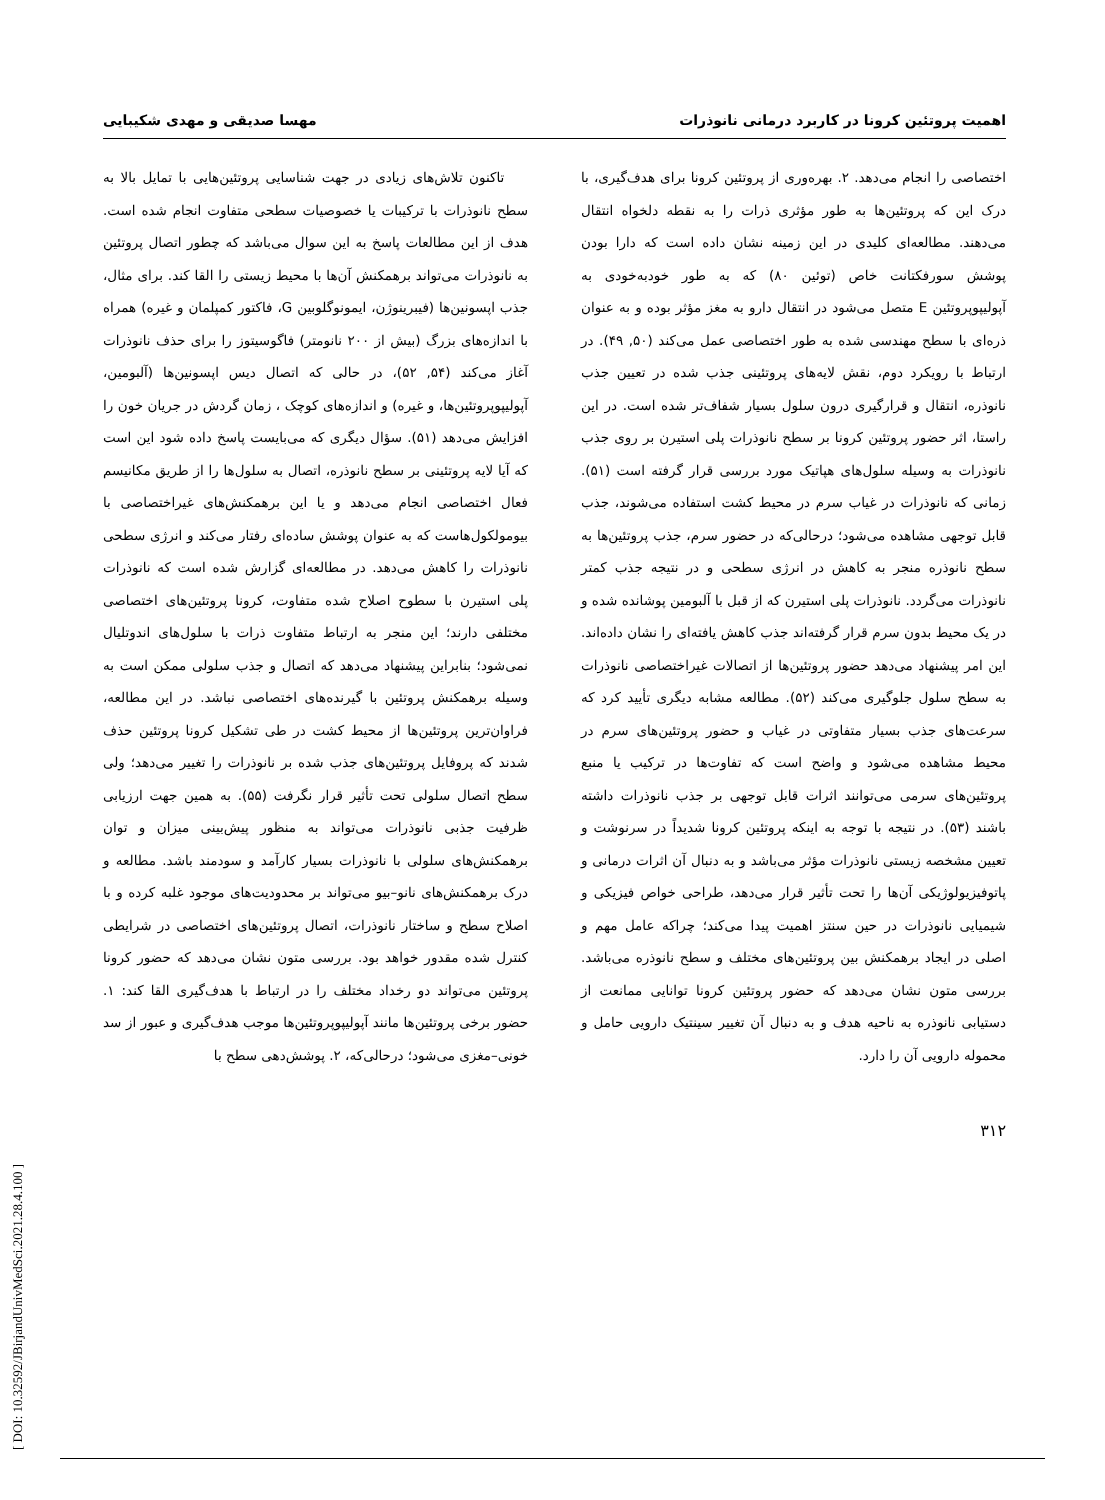اهمیت پروتئین کرونا در کاربرد درمانی نانوذرات مهسا صدیقی و مهدی شکیبایی
اختصاصی را انجام می‌دهد. ۲. بهره‌وری از پروتئین کرونا برای هدف‌گیری، با درک این که پروتئین‌ها به طور مؤثری ذرات را به نقطه دلخواه انتقال می‌دهند. مطالعه‌ای کلیدی در این زمینه نشان داده است که دارا بودن پوشش سورفکتانت خاص (توئین ۸۰) که به طور خودبه‌خودی به آپولیپوپروتئین E متصل می‌شود در انتقال دارو به مغز مؤثر بوده و به عنوان ذره‌ای با سطح مهندسی شده به طور اختصاصی عمل می‌کند (۵۰, ۴۹). در ارتباط با رویکرد دوم، نقش لایه‌های پروتئینی جذب شده در تعیین جذب نانوذره، انتقال و قرارگیری درون سلول بسیار شفاف‌تر شده است. در این راستا، اثر حضور پروتئین کرونا بر سطح نانوذرات پلی استیرن بر روی جذب نانوذرات به وسیله سلول‌های هپاتیک مورد بررسی قرار گرفته است (۵۱). زمانی که نانوذرات در غیاب سرم در محیط کشت استفاده می‌شوند، جذب قابل توجهی مشاهده می‌شود؛ درحالی‌که در حضور سرم، جذب پروتئین‌ها به سطح نانوذره منجر به کاهش در انرژی سطحی و در نتیجه جذب کمتر نانوذرات می‌گردد. نانوذرات پلی استیرن که از قبل با آلبومین پوشانده شده و در یک محیط بدون سرم قرار گرفته‌اند جذب کاهش یافته‌ای را نشان داده‌اند. این امر پیشنهاد می‌دهد حضور پروتئین‌ها از اتصالات غیراختصاصی نانوذرات به سطح سلول جلوگیری می‌کند (۵۲). مطالعه مشابه دیگری تأیید کرد که سرعت‌های جذب بسیار متفاوتی در غیاب و حضور پروتئین‌های سرم در محیط مشاهده می‌شود و واضح است که تفاوت‌ها در ترکیب یا منبع پروتئین‌های سرمی می‌توانند اثرات قابل توجهی بر جذب نانوذرات داشته باشند (۵۳). در نتیجه با توجه به اینکه پروتئین کرونا شدیداً در سرنوشت و تعیین مشخصه زیستی نانوذرات مؤثر می‌باشد و به دنبال آن اثرات درمانی و پاتوفیزیولوژیکی آن‌ها را تحت تأثیر قرار می‌دهد، طراحی خواص فیزیکی و شیمیایی نانوذرات در حین سنتز اهمیت پیدا می‌کند؛ چراکه عامل مهم و اصلی در ایجاد برهمکنش بین پروتئین‌های مختلف و سطح نانوذره می‌باشد. بررسی متون نشان می‌دهد که حضور پروتئین کرونا توانایی ممانعت از دستیابی نانوذره به ناحیه هدف و به دنبال آن تغییر سینتیک دارویی حامل و محموله دارویی آن را دارد.
تاکنون تلاش‌های زیادی در جهت شناسایی پروتئین‌هایی با تمایل بالا به سطح نانوذرات با ترکیبات یا خصوصیات سطحی متفاوت انجام شده است. هدف از این مطالعات پاسخ به این سوال می‌باشد که چطور اتصال پروتئین به نانوذرات می‌تواند برهمکنش آن‌ها با محیط زیستی را القا کند. برای مثال، جذب اپسونین‌ها (فیبرینوژن، ایمونوگلوبین G، فاکتور کمپلمان و غیره) همراه با اندازه‌های بزرگ (بیش از ۲۰۰ نانومتر) فاگوسیتوز را برای حذف نانوذرات آغاز می‌کند (۵۴, ۵۲)، در حالی که اتصال دیس اپسونین‌ها (آلبومین، آپولیپوپروتئین‌ها، و غیره) و اندازه‌های کوچک ، زمان گردش در جریان خون را افزایش می‌دهد (۵۱). سؤال دیگری که می‌بایست پاسخ داده شود این است که آیا لایه پروتئینی بر سطح نانوذره، اتصال به سلول‌ها را از طریق مکانیسم فعال اختصاصی انجام می‌دهد و یا این برهمکنش‌های غیراختصاصی با بیومولکول‌هاست که به عنوان پوشش ساده‌ای رفتار می‌کند و انرژی سطحی نانوذرات را کاهش می‌دهد. در مطالعه‌ای گزارش شده است که نانوذرات پلی استیرن با سطوح اصلاح شده متفاوت، کرونا پروتئین‌های اختصاصی مختلفی دارند؛ این منجر به ارتباط متفاوت ذرات با سلول‌های اندوتلیال نمی‌شود؛ بنابراین پیشنهاد می‌دهد که اتصال و جذب سلولی ممکن است به وسیله برهمکنش پروتئین با گیرنده‌های اختصاصی نباشد. در این مطالعه، فراوان‌ترین پروتئین‌ها از محیط کشت در طی تشکیل کرونا پروتئین حذف شدند که پروفایل پروتئین‌های جذب شده بر نانوذرات را تغییر می‌دهد؛ ولی سطح اتصال سلولی تحت تأثیر قرار نگرفت (۵۵). به همین جهت ارزیابی ظرفیت جذبی نانوذرات می‌تواند به منظور پیش‌بینی میزان و توان برهمکنش‌های سلولی با نانوذرات بسیار کارآمد و سودمند باشد. مطالعه و درک برهمکنش‌های نانو–بیو می‌تواند بر محدودیت‌های موجود غلبه کرده و با اصلاح سطح و ساختار نانوذرات، اتصال پروتئین‌های اختصاصی در شرایطی کنترل شده مقدور خواهد بود. بررسی متون نشان می‌دهد که حضور کرونا پروتئین می‌تواند دو رخداد مختلف را در ارتباط با هدف‌گیری القا کند: ۱. حضور برخی پروتئین‌ها مانند آپولیپوپروتئین‌ها موجب هدف‌گیری و عبور از سد خونی–مغزی می‌شود؛ درحالی‌که، ۲. پوشش‌دهی سطح با
۳۱۲
[ DOI: 10.32592/JBirjandUnivMedSci.2021.28.4.100 ]